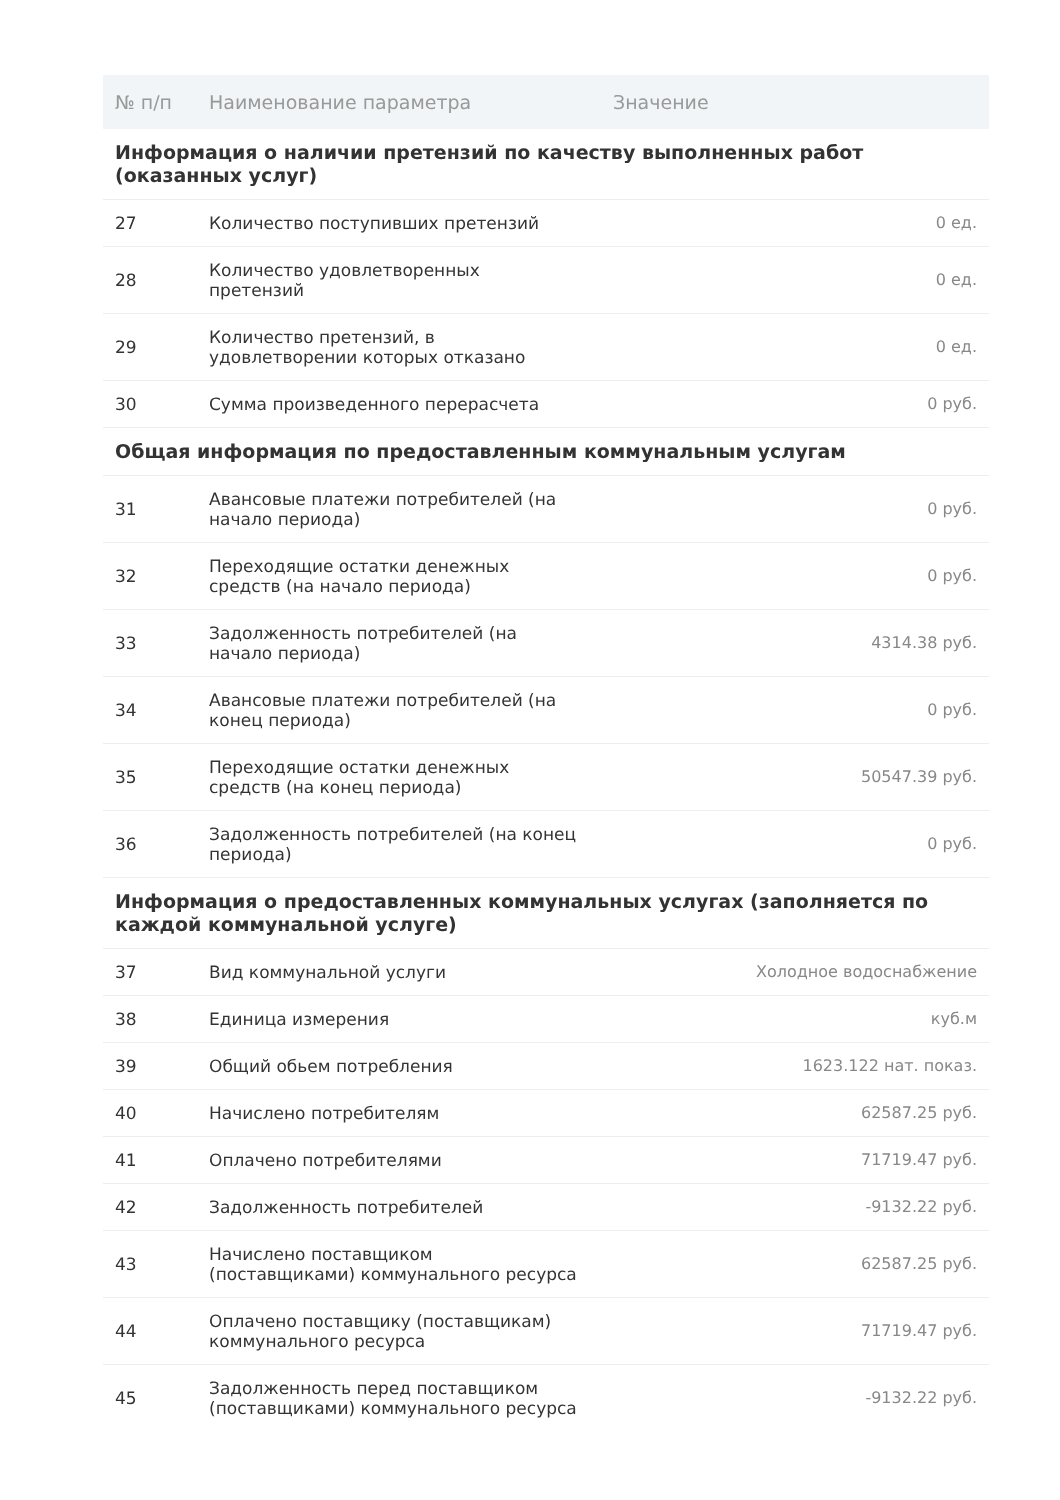| № п/п | Наименование параметра | Значение |
| --- | --- | --- |
| Информация о наличии претензий по качеству выполненных работ (оказанных услуг) | | |
| 27 | Количество поступивших претензий | 0 ед. |
| 28 | Количество удовлетворенных претензий | 0 ед. |
| 29 | Количество претензий, в удовлетворении которых отказано | 0 ед. |
| 30 | Сумма произведенного перерасчета | 0 руб. |
| Общая информация по предоставленным коммунальным услугам | | |
| 31 | Авансовые платежи потребителей (на начало периода) | 0 руб. |
| 32 | Переходящие остатки денежных средств (на начало периода) | 0 руб. |
| 33 | Задолженность потребителей (на начало периода) | 4314.38 руб. |
| 34 | Авансовые платежи потребителей (на конец периода) | 0 руб. |
| 35 | Переходящие остатки денежных средств (на конец периода) | 50547.39 руб. |
| 36 | Задолженность потребителей (на конец периода) | 0 руб. |
| Информация о предоставленных коммунальных услугах (заполняется по каждой коммунальной услуге) | | |
| 37 | Вид коммунальной услуги | Холодное водоснабжение |
| 38 | Единица измерения | куб.м |
| 39 | Общий обьем потребления | 1623.122 нат. показ. |
| 40 | Начислено потребителям | 62587.25 руб. |
| 41 | Оплачено потребителями | 71719.47 руб. |
| 42 | Задолженность потребителей | -9132.22 руб. |
| 43 | Начислено поставщиком (поставщиками) коммунального ресурса | 62587.25 руб. |
| 44 | Оплачено поставщику (поставщикам) коммунального ресурса | 71719.47 руб. |
| 45 | Задолженность перед поставщиком (поставщиками) коммунального ресурса | -9132.22 руб. |